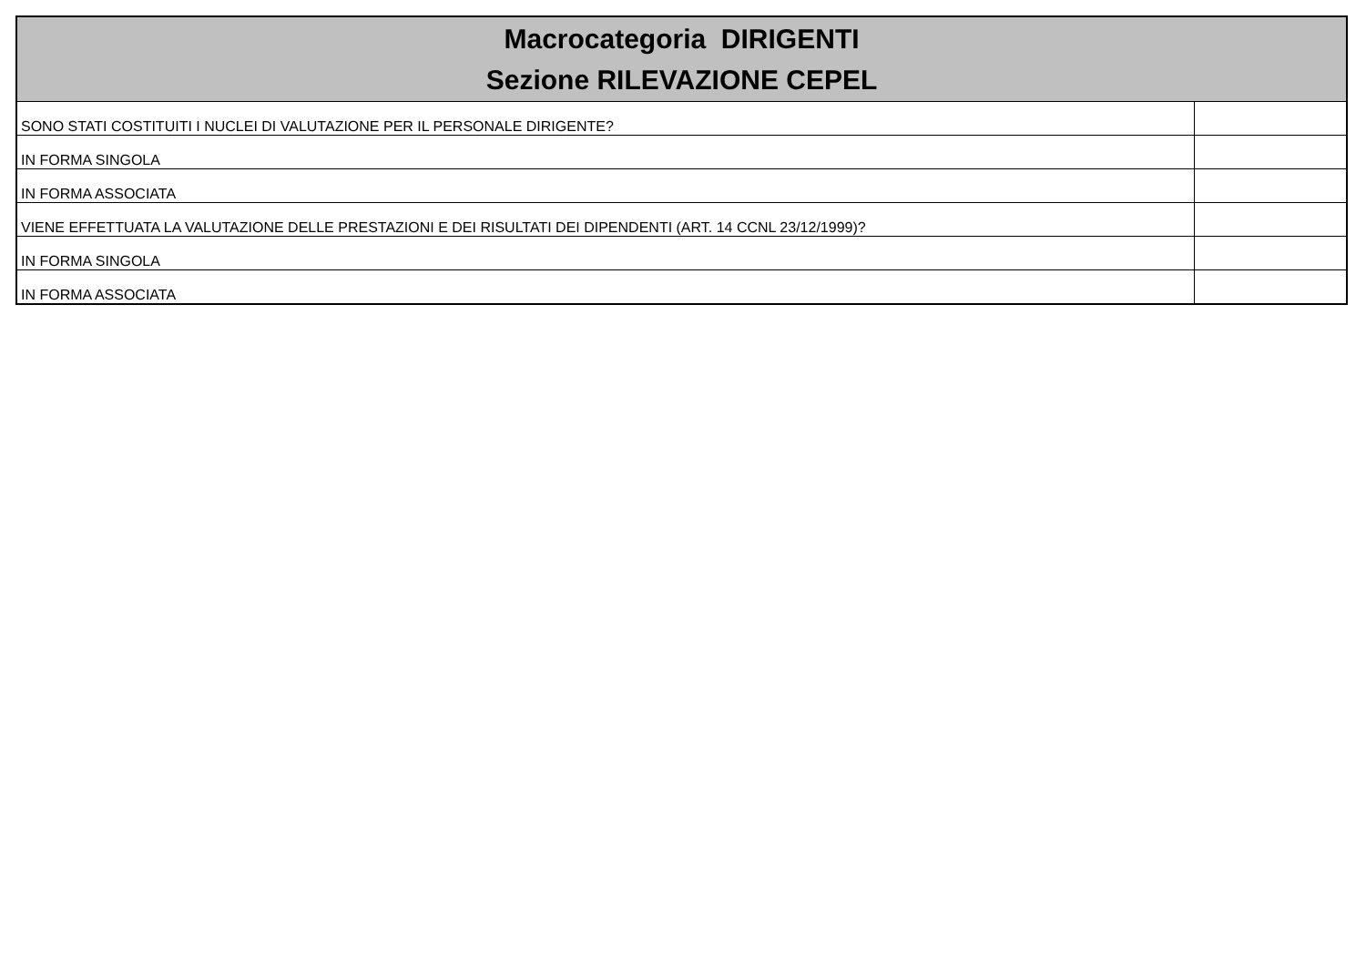| Macrocategoria DIRIGENTI Sezione RILEVAZIONE CEPEL | |
| --- | --- |
| SONO STATI COSTITUITI I NUCLEI DI VALUTAZIONE PER IL PERSONALE DIRIGENTE? | |
| IN FORMA SINGOLA | |
| IN FORMA ASSOCIATA | |
| VIENE EFFETTUATA LA VALUTAZIONE DELLE PRESTAZIONI E DEI RISULTATI DEI DIPENDENTI (ART. 14 CCNL 23/12/1999)? | |
| IN FORMA SINGOLA | |
| IN FORMA ASSOCIATA | |